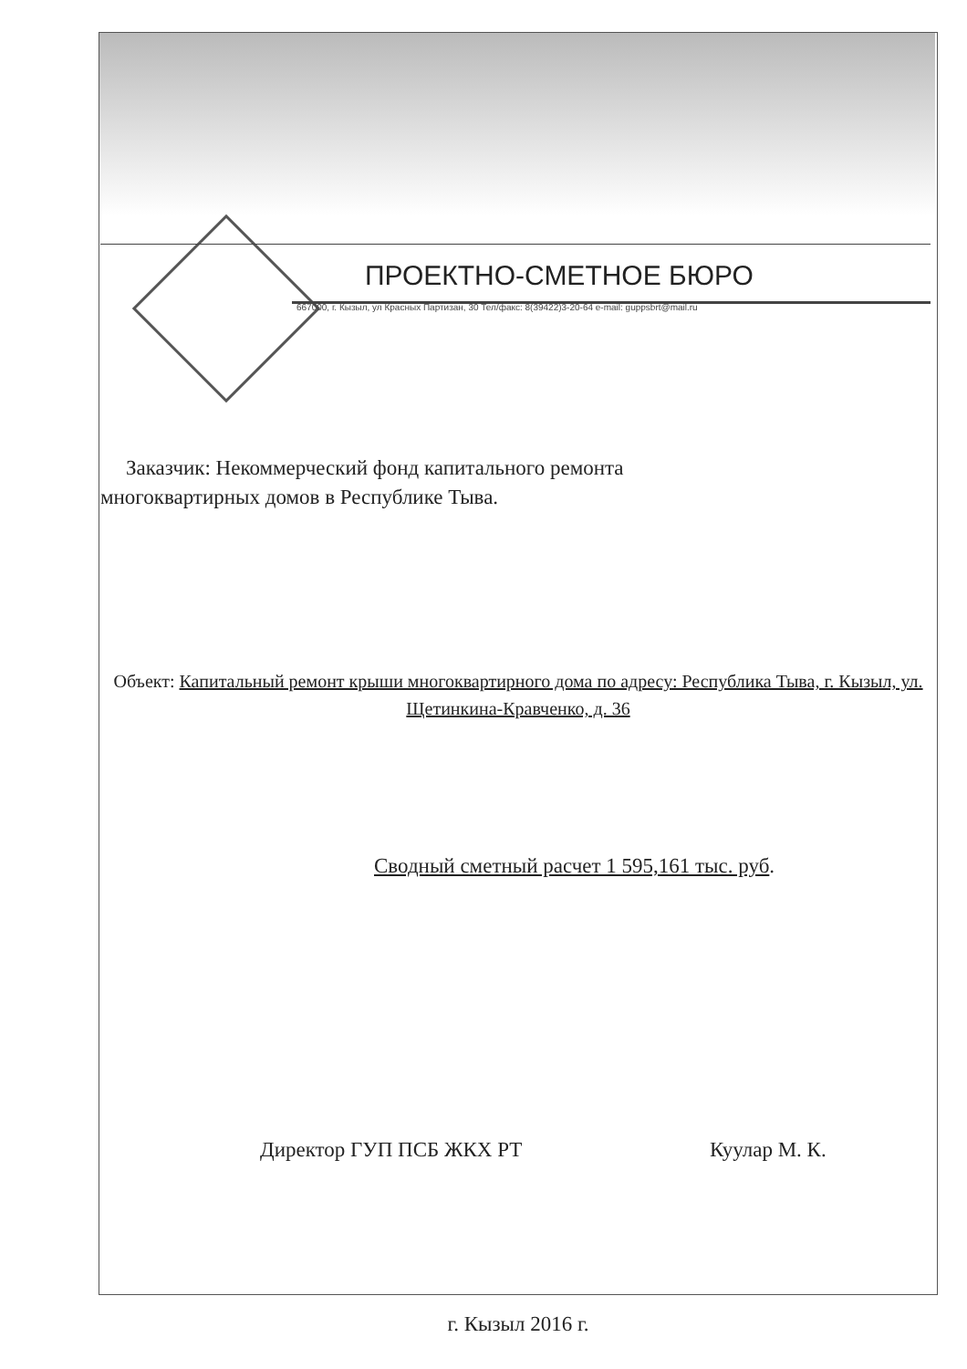ПРОЕКТНО-СМЕТНОЕ БЮРО
667000, г. Кызыл, ул Красных Партизан, 30 Тел/факс: 8(39422)3-20-64 e-mail: guppsbrt@mail.ru
Заказчик: Некоммерческий фонд капитального ремонта многоквартирных домов в Республике Тыва.
Объект: Капитальный ремонт крыши многоквартирного дома по адресу: Республика Тыва, г. Кызыл, ул. Щетинкина-Кравченко, д. 36
Сводный сметный расчет 1 595,161 тыс. руб.
Директор ГУП ПСБ ЖКХ РТ Куулар М. К.
г. Кызыл 2016 г.